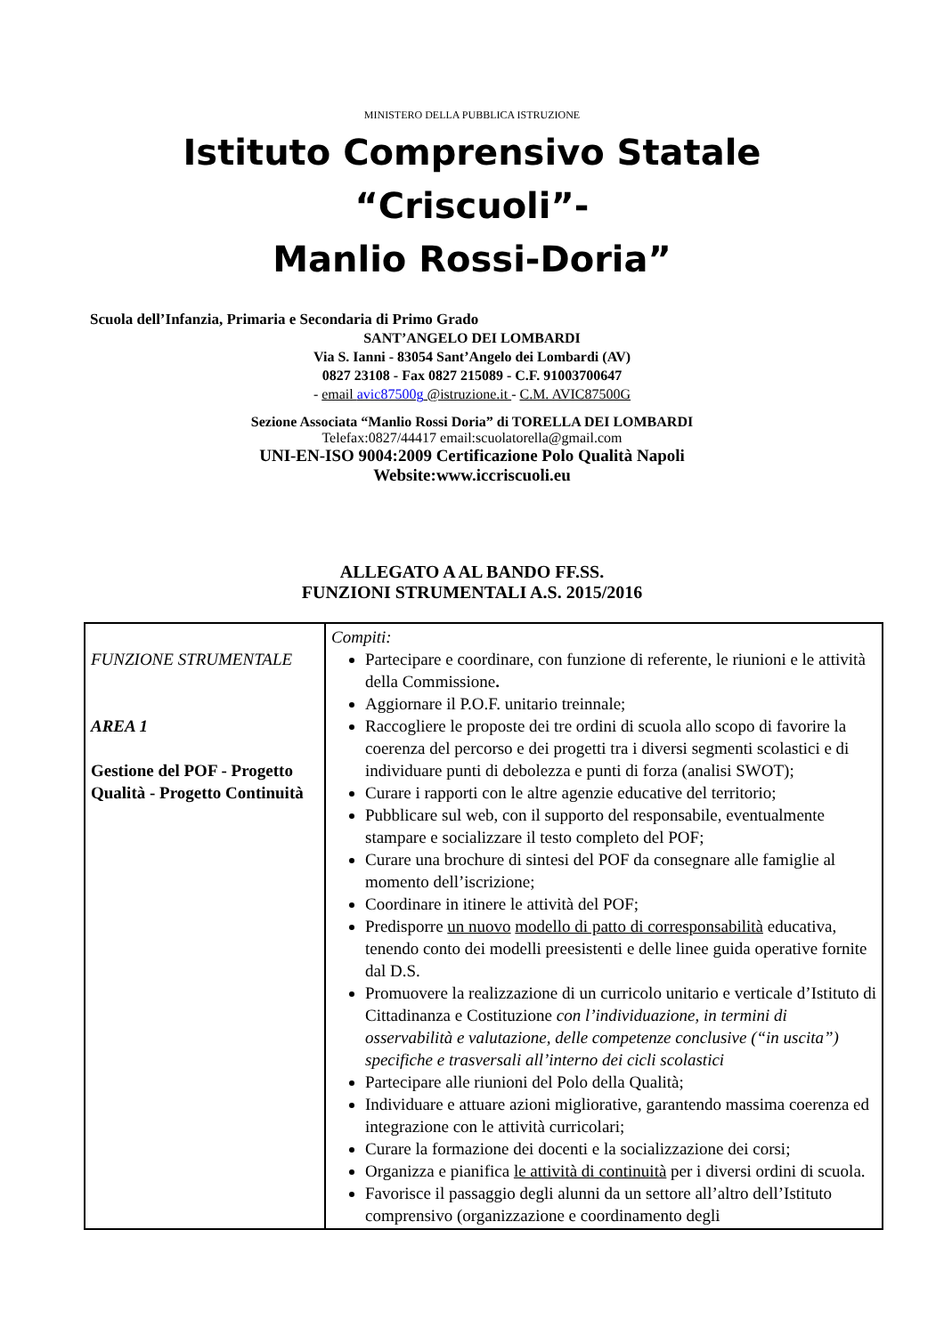MINISTERO DELLA PUBBLICA ISTRUZIONE
Istituto Comprensivo Statale “Criscuoli”-
Manlio Rossi-Doria”
Scuola dell’Infanzia, Primaria e Secondaria di Primo Grado
SANT’ANGELO DEI LOMBARDI
Via S. Ianni - 83054 Sant’Angelo dei Lombardi (AV)
0827 23108 - Fax 0827 215089 - C.F. 91003700647
- email avic87500g @istruzione.it - C.M. AVIC87500G
Sezione Associata “Manlio Rossi Doria” di TORELLA DEI LOMBARDI
Telefax:0827/44417 email:scuolatorella@gmail.com
UNI-EN-ISO 9004:2009 Certificazione Polo Qualità Napoli
Website:www.iccriscuoli.eu
ALLEGATO A AL BANDO FF.SS.
FUNZIONI STRUMENTALI A.S. 2015/2016
| FUNZIONE STRUMENTALE AREA 1 Gestione del POF - Progetto Qualità - Progetto Continuità | Compiti: Partecipare e coordinare, con funzione di referente, le riunioni e le attività della Commissione . Aggiornare il P.O.F. unitario treinnale; Raccogliere le proposte dei tre ordini di scuola allo scopo di favorire la coerenza del percorso e dei progetti tra i diversi segmenti scolastici e di individuare punti di debolezza e punti di forza (analisi SWOT); Curare i rapporti con le altre agenzie educative del territorio; Pubblicare sul web, con il supporto del responsabile, eventualmente stampare e socializzare il testo completo del POF; Curare una brochure di sintesi del POF da consegnare alle famiglie al momento dell’iscrizione; Coordinare in itinere le attività del POF; Predisporre un nuovo modello di patto di corresponsabilità educativa, tenendo conto dei modelli preesistenti e delle linee guida operative fornite dal D.S. Promuovere la realizzazione di un curricolo unitario e verticale d’Istituto di Cittadinanza e Costituzione con l’individuazione, in termini di osservabilità e valutazione, delle competenze conclusive (“in uscita”) specifiche e trasversali all’interno dei cicli scolastici Partecipare alle riunioni del Polo della Qualità; Individuare e attuare azioni migliorative, garantendo massima coerenza ed integrazione con le attività curricolari; Curare la formazione dei docenti e la socializzazione dei corsi; Organizza e pianifica le attività di continuità per i diversi ordini di scuola. Favorisce il passaggio degli alunni da un settore all’altro dell’Istituto comprensivo (organizzazione e coordinamento degli |